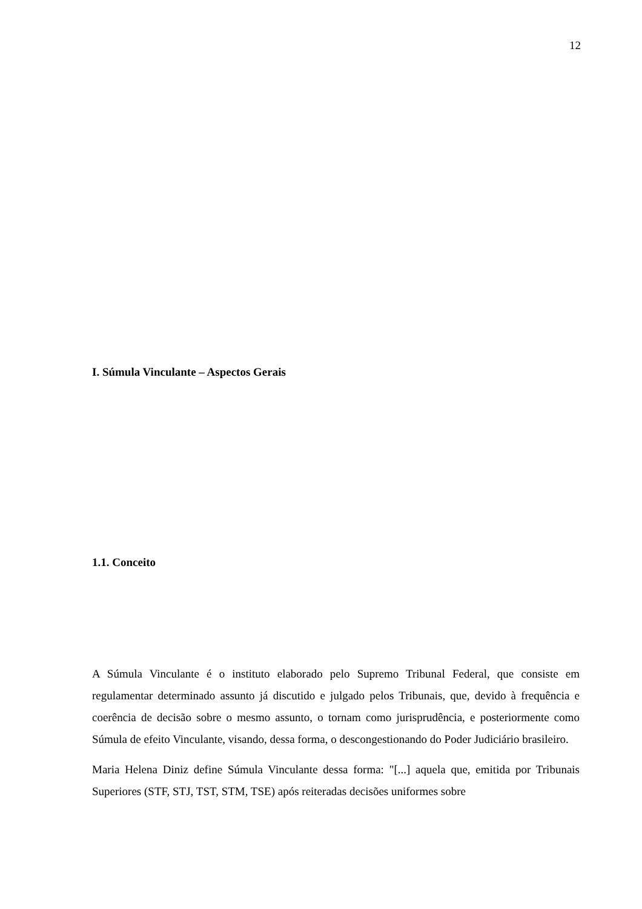12
I. Súmula Vinculante – Aspectos Gerais
1.1. Conceito
A Súmula Vinculante é o instituto elaborado pelo Supremo Tribunal Federal, que consiste em regulamentar determinado assunto já discutido e julgado pelos Tribunais, que, devido à frequência e coerência de decisão sobre o mesmo assunto, o tornam como jurisprudência, e posteriormente como Súmula de efeito Vinculante, visando, dessa forma, o descongestionando do Poder Judiciário brasileiro.
Maria Helena Diniz define Súmula Vinculante dessa forma: "[...] aquela que, emitida por Tribunais Superiores (STF, STJ, TST, STM, TSE) após reiteradas decisões uniformes sobre